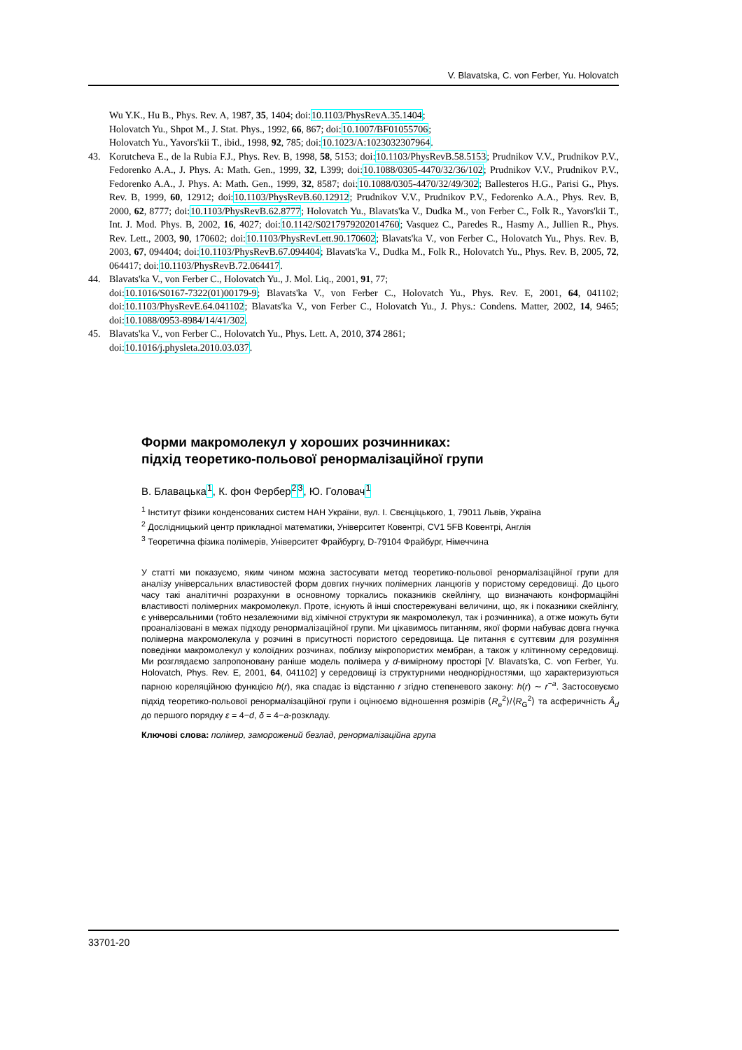V. Blavatska, C. von Ferber, Yu. Holovatch
Wu Y.K., Hu B., Phys. Rev. A, 1987, 35, 1404; doi:10.1103/PhysRevA.35.1404;
Holovatch Yu., Shpot M., J. Stat. Phys., 1992, 66, 867; doi:10.1007/BF01055706;
Holovatch Yu., Yavors'kii T., ibid., 1998, 92, 785; doi:10.1023/A:1023032307964.
43. Korutcheva E., de la Rubia F.J., Phys. Rev. B, 1998, 58, 5153; doi:10.1103/PhysRevB.58.5153; Prudnikov V.V., Prudnikov P.V., Fedorenko A.A., J. Phys. A: Math. Gen., 1999, 32, L399; doi:10.1088/0305-4470/32/36/102; Prudnikov V.V., Prudnikov P.V., Fedorenko A.A., J. Phys. A: Math. Gen., 1999, 32, 8587; doi:10.1088/0305-4470/32/49/302; Ballesteros H.G., Parisi G., Phys. Rev. B, 1999, 60, 12912; doi:10.1103/PhysRevB.60.12912; Prudnikov V.V., Prudnikov P.V., Fedorenko A.A., Phys. Rev. B, 2000, 62, 8777; doi:10.1103/PhysRevB.62.8777; Holovatch Yu., Blavats'ka V., Dudka M., von Ferber C., Folk R., Yavors'kii T., Int. J. Mod. Phys. B, 2002, 16, 4027; doi:10.1142/S0217979202014760; Vasquez C., Paredes R., Hasmy A., Jullien R., Phys. Rev. Lett., 2003, 90, 170602; doi:10.1103/PhysRevLett.90.170602; Blavats'ka V., von Ferber C., Holovatch Yu., Phys. Rev. B, 2003, 67, 094404; doi:10.1103/PhysRevB.67.094404; Blavats'ka V., Dudka M., Folk R., Holovatch Yu., Phys. Rev. B, 2005, 72, 064417; doi:10.1103/PhysRevB.72.064417.
44. Blavats'ka V., von Ferber C., Holovatch Yu., J. Mol. Liq., 2001, 91, 77;
doi:10.1016/S0167-7322(01)00179-9; Blavats'ka V., von Ferber C., Holovatch Yu., Phys. Rev. E, 2001, 64, 041102; doi:10.1103/PhysRevE.64.041102; Blavats'ka V., von Ferber C., Holovatch Yu., J. Phys.: Condens. Matter, 2002, 14, 9465; doi:10.1088/0953-8984/14/41/302.
45. Blavats'ka V., von Ferber C., Holovatch Yu., Phys. Lett. A, 2010, 374 2861;
doi:10.1016/j.physleta.2010.03.037.
Форми макромолекул у хороших розчинниках:
підхід теоретико-польової ренормалізаційної групи
В. Блавацька<sup>1</sup>, К. фон Фербер<sup>2</sup><sup>3</sup>, Ю. Головач<sup>1</sup>
<sup>1</sup> Інститут фізики конденсованих систем НАН України, вул. І. Свєнціцького, 1, 79011 Львів, Україна
<sup>2</sup> Дослідницький центр прикладної математики, Університет Ковентрі, CV1 5FB Ковентрі, Англія
<sup>3</sup> Теоретична фізика полімерів, Університет Фрайбургу, D-79104 Фрайбург, Німеччина
У статті ми показуємо, яким чином можна застосувати метод теоретико-польової ренормалізаційної групи для аналізу універсальних властивостей форм довгих гнучких полімерних ланцюгів у пористому середовищі. До цього часу такі аналітичні розрахунки в основному торкались показників скейлінгу, що визначають конформаційні властивості полімерних макромолекул. Проте, існують й інші спостережувані величини, що, як і показники скейлінгу, є універсальними (тобто незалежними від хімічної структури як макромолекул, так і розчинника), а отже можуть бути проаналізовані в межах підходу ренормалізаційної групи. Ми цікавимось питанням, якої форми набуває довга гнучка полімерна макромолекула у розчині в присутності пористого середовища. Це питання є суттєвим для розуміння поведінки макромолекул у колоїдних розчинах, поблизу мікропористих мембран, а також у клітинному середовищі. Ми розглядаємо запропоновану раніше модель полімера у d-вимірному просторі [V. Blavats'ka, C. von Ferber, Yu. Holovatch, Phys. Rev. E, 2001, 64, 041102] у середовищі із структурними неоднорідностями, що характеризуються парною кореляційною функцією h(r), яка спадає із відстанню r згідно степеневого закону: h(r) ∼ r<sup>−a</sup>. Застосовуємо підхід теоретико-польової ренормалізаційної групи і оцінюємо відношення розмірів ⟨R<sub>e</sub><sup>2</sup>⟩/⟨R<sub>G</sub><sup>2</sup>⟩ та асферичність Â<sub>d</sub> до першого порядку ε = 4−d, δ = 4−a-розкладу.
Ключові слова: полімер, заморожений безлад, ренормалізаційна група
33701-20